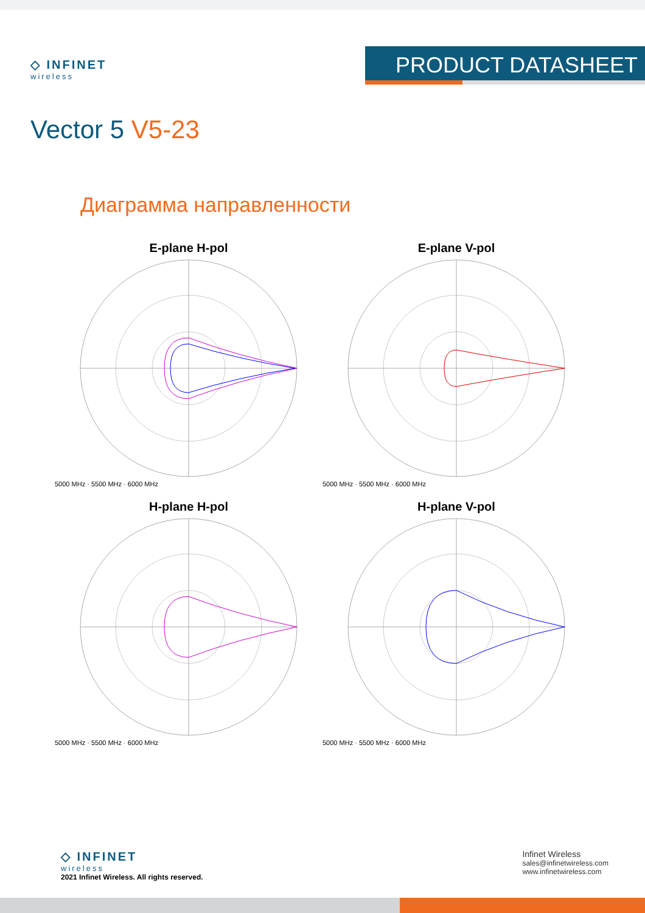◇ INFINET
wireless
PRODUCT DATASHEET
Vector 5 V5-23
Диаграмма направленности
E-plane H-pol
5000 MHz · 5500 MHz · 6000 MHz
E-plane V-pol
5000 MHz · 5500 MHz · 6000 MHz
H-plane H-pol
5000 MHz · 5500 MHz · 6000 MHz
H-plane V-pol
5000 MHz · 5500 MHz · 6000 MHz
◇ INFINET
wireless
2021 Infinet Wireless. All rights reserved.
Infinet Wireless
sales@infinetwireless.com
www.infinetwireless.com